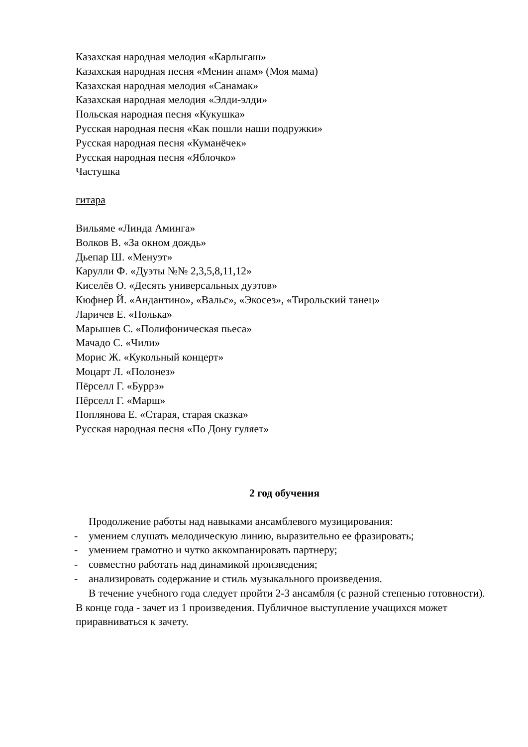Казахская народная мелодия «Карлыгаш»
Казахская народная песня «Менин апам» (Моя мама)
Казахская народная мелодия «Санамак»
Казахская народная мелодия «Элди-элди»
Польская народная песня «Кукушка»
Русская народная песня «Как пошли наши подружки»
Русская народная песня «Куманёчек»
Русская народная песня «Яблочко»
Частушка
гитара
Вильяме «Линда Аминга»
Волков В. «За окном дождь»
Дьепар Ш. «Менуэт»
Карулли Ф. «Дуэты №№ 2,3,5,8,11,12»
Киселёв О. «Десять универсальных дуэтов»
Кюфнер Й. «Андантино», «Вальс», «Экосез», «Тирольский танец»
Ларичев Е. «Полька»
Марышев С. «Полифоническая пьеса»
Мачадо С. «Чили»
Морис Ж. «Кукольный концерт»
Моцарт Л. «Полонез»
Пёрселл Г. «Буррэ»
Пёрселл Г. «Марш»
Поплянова Е. «Старая, старая сказка»
Русская народная песня «По Дону гуляет»
2 год обучения
Продолжение работы над навыками ансамблевого музицирования:
- умением слушать мелодическую линию, выразительно ее фразировать;
- умением грамотно и чутко аккомпанировать партнеру;
- совместно работать над динамикой произведения;
- анализировать содержание и стиль музыкального произведения.
В течение учебного года следует пройти 2-3 ансамбля (с разной степенью готовности). В конце года - зачет из 1 произведения. Публичное выступление учащихся может приравниваться к зачету.